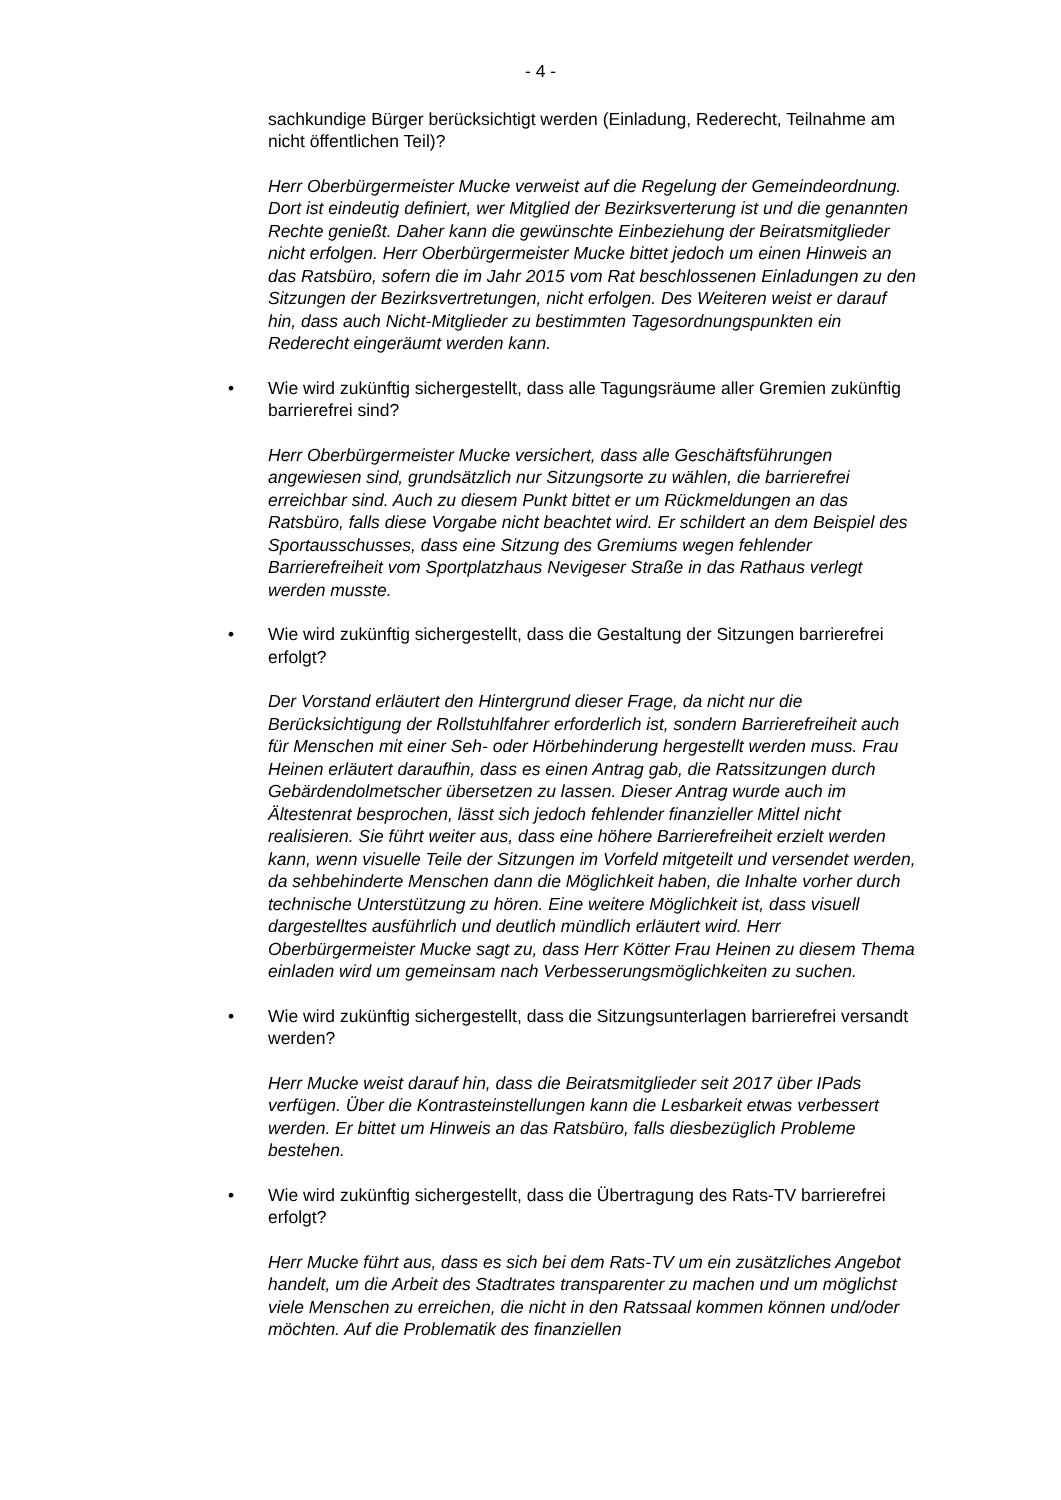- 4 -
sachkundige Bürger berücksichtigt werden (Einladung, Rederecht, Teilnahme am nicht öffentlichen Teil)?
Herr Oberbürgermeister Mucke verweist auf die Regelung der Gemeindeordnung. Dort ist eindeutig definiert, wer Mitglied der Bezirksverterung ist und die genannten Rechte genießt. Daher kann die gewünschte Einbeziehung der Beiratsmitglieder nicht erfolgen. Herr Oberbürgermeister Mucke bittet jedoch um einen Hinweis an das Ratsbüro, sofern die im Jahr 2015 vom Rat beschlossenen Einladungen zu den Sitzungen der Bezirksvertretungen, nicht erfolgen. Des Weiteren weist er darauf hin, dass auch Nicht-Mitglieder zu bestimmten Tagesordnungspunkten ein Rederecht eingeräumt werden kann.
• Wie wird zukünftig sichergestellt, dass alle Tagungsräume aller Gremien zukünftig barrierefrei sind?
Herr Oberbürgermeister Mucke versichert, dass alle Geschäftsführungen angewiesen sind, grundsätzlich nur Sitzungsorte zu wählen, die barrierefrei erreichbar sind. Auch zu diesem Punkt bittet er um Rückmeldungen an das Ratsbüro, falls diese Vorgabe nicht beachtet wird. Er schildert an dem Beispiel des Sportausschusses, dass eine Sitzung des Gremiums wegen fehlender Barrierefreiheit vom Sportplatzhaus Nevigeser Straße in das Rathaus verlegt werden musste.
• Wie wird zukünftig sichergestellt, dass die Gestaltung der Sitzungen barrierefrei erfolgt?
Der Vorstand erläutert den Hintergrund dieser Frage, da nicht nur die Berücksichtigung der Rollstuhlfahrer erforderlich ist, sondern Barrierefreiheit auch für Menschen mit einer Seh- oder Hörbehinderung hergestellt werden muss. Frau Heinen erläutert daraufhin, dass es einen Antrag gab, die Ratssitzungen durch Gebärdendolmetscher übersetzen zu lassen. Dieser Antrag wurde auch im Ältestenrat besprochen, lässt sich jedoch fehlender finanzieller Mittel nicht realisieren. Sie führt weiter aus, dass eine höhere Barrierefreiheit erzielt werden kann, wenn visuelle Teile der Sitzungen im Vorfeld mitgeteilt und versendet werden, da sehbehinderte Menschen dann die Möglichkeit haben, die Inhalte vorher durch technische Unterstützung zu hören. Eine weitere Möglichkeit ist, dass visuell dargestelltes ausführlich und deutlich mündlich erläutert wird. Herr Oberbürgermeister Mucke sagt zu, dass Herr Kötter Frau Heinen zu diesem Thema einladen wird um gemeinsam nach Verbesserungsmöglichkeiten zu suchen.
• Wie wird zukünftig sichergestellt, dass die Sitzungsunterlagen barrierefrei versandt werden?
Herr Mucke weist darauf hin, dass die Beiratsmitglieder seit 2017 über IPads verfügen. Über die Kontrasteinstellungen kann die Lesbarkeit etwas verbessert werden. Er bittet um Hinweis an das Ratsbüro, falls diesbezüglich Probleme bestehen.
• Wie wird zukünftig sichergestellt, dass die Übertragung des Rats-TV barrierefrei erfolgt?
Herr Mucke führt aus, dass es sich bei dem Rats-TV um ein zusätzliches Angebot handelt, um die Arbeit des Stadtrates transparenter zu machen und um möglichst viele Menschen zu erreichen, die nicht in den Ratssaal kommen können und/oder möchten. Auf die Problematik des finanziellen